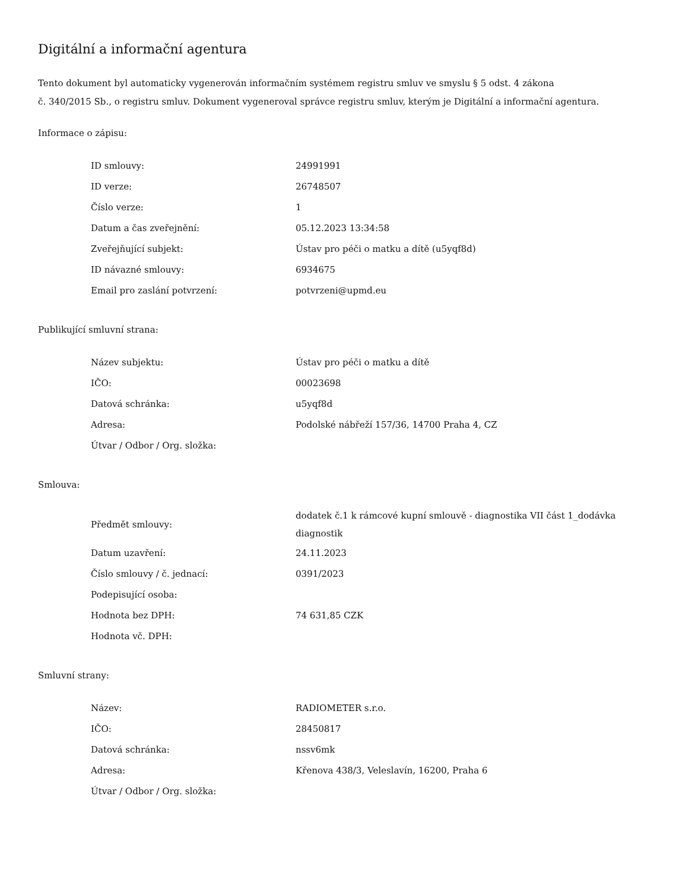Digitální a informační agentura
Tento dokument byl automaticky vygenerován informačním systémem registru smluv ve smyslu § 5 odst. 4 zákona
č. 340/2015 Sb., o registru smluv. Dokument vygeneroval správce registru smluv, kterým je Digitální a informační agentura.
Informace o zápisu:
| ID smlouvy: | 24991991 |
| ID verze: | 26748507 |
| Číslo verze: | 1 |
| Datum a čas zveřejnění: | 05.12.2023 13:34:58 |
| Zveřejňující subjekt: | Ústav pro péči o matku a dítě (u5yqf8d) |
| ID návazné smlouvy: | 6934675 |
| Email pro zaslání potvrzení: | potvrzeni@upmd.eu |
Publikující smluvní strana:
| Název subjektu: | Ústav pro péči o matku a dítě |
| IČO: | 00023698 |
| Datová schránka: | u5yqf8d |
| Adresa: | Podolské nábřeží 157/36, 14700 Praha 4, CZ |
| Útvar / Odbor / Org. složka: | |
Smlouva:
| Předmět smlouvy: | dodatek č.1 k rámcové kupní smlouvě - diagnostika VII část 1_dodávka diagnostik |
| Datum uzavření: | 24.11.2023 |
| Číslo smlouvy / č. jednací: | 0391/2023 |
| Podepisující osoba: | |
| Hodnota bez DPH: | 74 631,85 CZK |
| Hodnota vč. DPH: | |
Smluvní strany:
| Název: | RADIOMETER s.r.o. |
| IČO: | 28450817 |
| Datová schránka: | nssv6mk |
| Adresa: | Křenova 438/3, Veleslavín, 16200, Praha 6 |
| Útvar / Odbor / Org. složka: | |